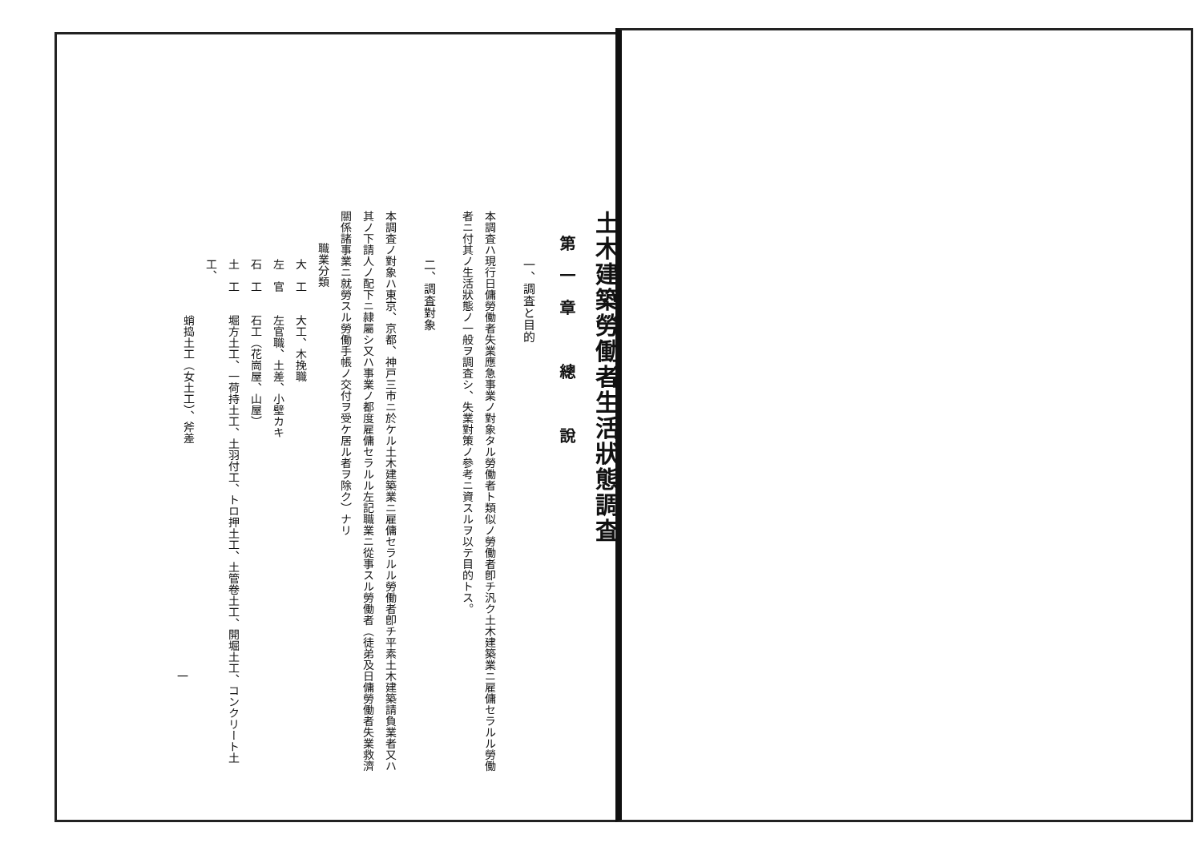土木建築勞働者生活狀態調査
第一章　總　說
一、調査と目的
本調査ハ現行日傭勞働者失業應急事業ノ對象タル勞働者ト類似ノ勞働者卽チ汎ク土木建築業ニ雇傭セラルル勞働者ニ付其ノ生活狀態ノ一般ヲ調査シ、失業對策ノ參考ニ資スルヲ以テ目的トス。
二、調査對象
本調査ノ對象ハ東京、京都、神戸三市ニ於ケル土木建築業ニ雇傭セラルル勞働者卽チ平素土木建築請負業者又ハ其ノ下請人ノ配下ニ隷屬シ又ハ事業ノ都度雇傭セラルル左記職業ニ從事スル勞働者（徒弟及日傭勞働者失業救濟關係諸事業ニ就勞スル勞働手帳ノ交付ヲ受ケ居ル者ヲ除ク）ナリ
職業分類
大　工　　大工、木挽職
左　官　　左官職、土差、小壁カキ
石　工　　石工（花崗屋、山屋）
土　工　　堀方土工、一荷持土工、土羽付工、トロ押土工、土管卷土工、開堀土工、コンクリート土工、
蛸捣土工（女土工）、斧差
一